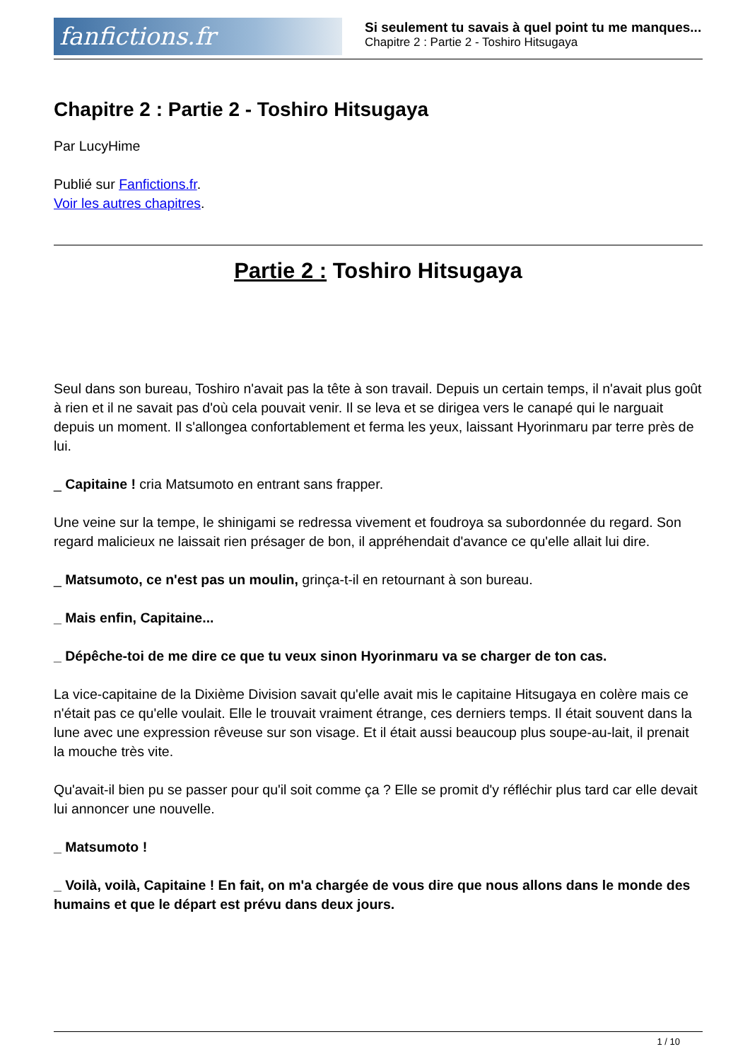fanfictions.fr
Si seulement tu savais à quel point tu me manques...
Chapitre 2 : Partie 2 - Toshiro Hitsugaya
Chapitre 2 : Partie 2 - Toshiro Hitsugaya
Par LucyHime
Publié sur Fanfictions.fr.
Voir les autres chapitres.
Partie 2 : Toshiro Hitsugaya
Seul dans son bureau, Toshiro n'avait pas la tête à son travail. Depuis un certain temps, il n'avait plus goût à rien et il ne savait pas d'où cela pouvait venir. Il se leva et se dirigea vers le canapé qui le narguait depuis un moment. Il s'allongea confortablement et ferma les yeux, laissant Hyorinmaru par terre près de lui.
_ Capitaine ! cria Matsumoto en entrant sans frapper.
Une veine sur la tempe, le shinigami se redressa vivement et foudroya sa subordonnée du regard. Son regard malicieux ne laissait rien présager de bon, il appréhendait d'avance ce qu'elle allait lui dire.
_ Matsumoto, ce n'est pas un moulin, grinça-t-il en retournant à son bureau.
_ Mais enfin, Capitaine...
_ Dépêche-toi de me dire ce que tu veux sinon Hyorinmaru va se charger de ton cas.
La vice-capitaine de la Dixième Division savait qu'elle avait mis le capitaine Hitsugaya en colère mais ce n'était pas ce qu'elle voulait. Elle le trouvait vraiment étrange, ces derniers temps. Il était souvent dans la lune avec une expression rêveuse sur son visage. Et il était aussi beaucoup plus soupe-au-lait, il prenait la mouche très vite.
Qu'avait-il bien pu se passer pour qu'il soit comme ça ? Elle se promit d'y réfléchir plus tard car elle devait lui annoncer une nouvelle.
_ Matsumoto !
_ Voilà, voilà, Capitaine ! En fait, on m'a chargée de vous dire que nous allons dans le monde des humains et que le départ est prévu dans deux jours.
1 / 10